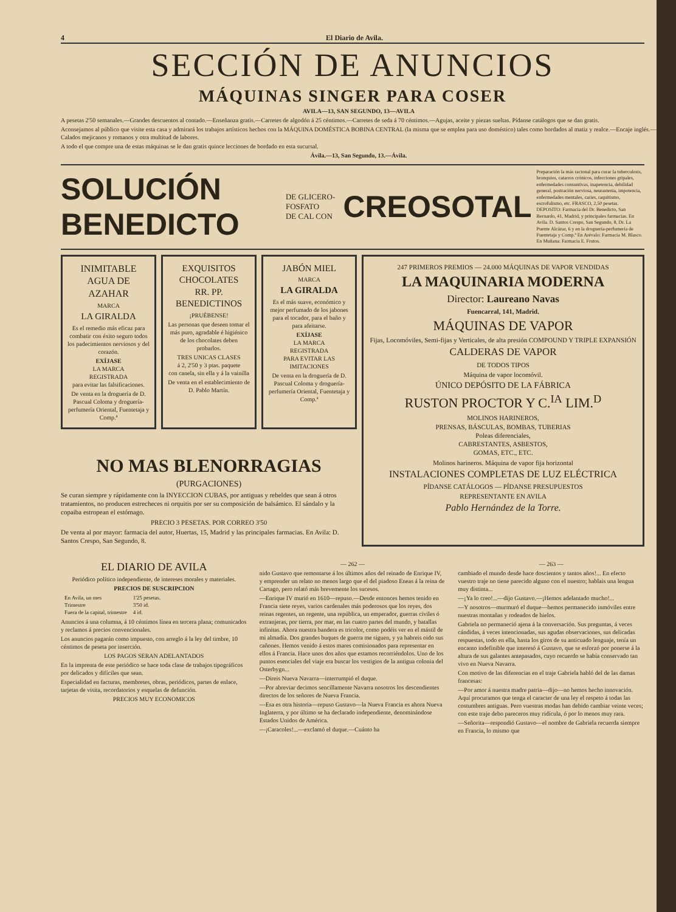4 El Diario de Avila.
SECCIÓN DE ANUNCIOS
MÁQUINAS SINGER PARA COSER
AVILA—13, SAN SEGUNDO, 13—AVILA
A pesetas 2'50 semanales.—Grandes descuentos al contado.—Enseñanza gratis.—Carretes de algodón á 25 céntimos.—Carretes de seda á 70 céntimos.—Agujas, aceite y piezas sueltas. Pídanse catálogos que se dan gratis.
Aconsejamos al público que visite esta casa y admirará los trabajos artísticos hechos con la MÁQUINA DOMÉSTICA BOBINA CENTRAL (la misma que se emplea para uso doméstico) tales como bordados al matiz y realce.—Encaje inglés.—Calados mejicanos y romanos y otra multitud de labores.
A todo el que compre una de estas máquinas se le dan gratis quince lecciones de bordado en esta sucursal.
Ávila.—13, San Segundo, 13.—Ávila.
SOLUCIÓN BENEDICTO DE GLICERO-FOSFATO
DE CAL CON CREOSOTAL
Preparación la más racional para curar la tuberculosis, bronquios, catarros crónicos, infecciones gripales, enfermedades consuntivas, inapetencia, debilidad general, postración nerviosa, neurastenia, impotencia, enfermedades mentales, caries, raquitismo, escrofulismo, etc. FRASCO, 2,50 pesetas. DEPOSITO: Farmacia del Dr. Benedicto, San Bernardo, 41, Madrid, y principales farmacias. En Avila. D. Santos Crespo, San Segundo, 8, Dr. La Puente Alcázar, 6 y en la droguería-perfumería de Fuentetaja y Comp.ª En Arévalo: Farmacia M. Blasco. En Muñana: Farmacia E. Frutos.
INIMITABLE
AGUA DE AZAHAR
MARCA
LA GIRALDA
Es el remedio más eficaz para combatir con éxito seguro todos los padecimientos nerviosos y del corazón.
EXÍJASE
LA MARCA
REGISTRADA
para evitar las falsificaciones.
De venta en la droguería de D. Pascual Coloma y droguería-perfumería Oriental, Fuentetaja y Comp.ª
EXQUISITOS
CHOCOLATES
RR. PP. BENEDICTINOS
¡PRUÉBENSE!
Las personas que deseen tomar el más puro, agradable é higiénico de los chocolates deben probarlos.
TRES UNICAS CLASES
á 2, 2'50 y 3 ptas. paquete
con canela, sin ella y á la vainilla
De venta en el establecimiento de D. Pablo Martín.
JABÓN MIEL
MARCA
LA GIRALDA
Es el más suave, económico y mejor perfumado de los jabones para el tocador, para el baño y para afeitarse.
EXÍJASE
LA MARCA
REGISTRADA
PARA EVITAR LAS IMITACIONES
De venta en la droguería de D. Pascual Coloma y droguería-perfumería Oriental, Fuentetaja y Comp.ª
NO MAS BLENORRAGIAS
(PURGACIONES)
Se curan siempre y rápidamente con la INYECCION CUBAS, por antiguas y rebeldes que sean á otros tratamientos, no producen estrecheces ni orquitis por ser su composición de balsámico. El sándalo y la copaiba estropean el estómago.
PRECIO 3 PESETAS. POR CORREO 3'50
De venta al por mayor: farmacia del autor, Huertas, 15, Madrid y las principales farmacias. En Avila: D. Santos Crespo, San Segundo, 8.
247 PRIMEROS PREMIOS — 24.000 MÁQUINAS DE VAPOR VENDIDAS
LA MAQUINARIA MODERNA
Director: Laureano Navas
Fuencarral, 141, Madrid.
MÁQUINAS DE VAPOR
Fijas, Locomóviles, Semi-fijas y Verticales, de alta presión COMPOUND Y TRIPLE EXPANSIÓN
CALDERAS DE VAPOR
DE TODOS TIPOS
Máquina de vapor locomóvil.
ÚNICO DEPÓSITO DE LA FÁBRICA
RUSTON PROCTOR Y C.<sup>IA</sup> LIM.<sup>D</sup>
MOLINOS HARINEROS,
PRENSAS, BÁSCULAS, BOMBAS, TUBERIAS
Poleas diferenciales,
CABRESTANTES, ASBESTOS,
GOMAS, ETC., ETC.
Molinos harineros. Máquina de vapor fija horizontal
INSTALACIONES COMPLETAS DE LUZ ELÉCTRICA
PÍDANSE CATÁLOGOS — PÍDANSE PRESUPUESTOS
REPRESENTANTE EN AVILA
Pablo Hernández de la Torre.
EL DIARIO DE AVILA
Periódico político independiente, de intereses morales y materiales.
PRECIOS DE SUSCRIPCION
| En Avila, un mes | 1'25 pesetas. |
| Trimestre | 3'50 id. |
| Fuera de la capital, trimestre | 4 id. |
Anuncios á una columna, á 10 céntimos línea en tercera plana; comunicados y reclamos á precios convencionales.
Los anuncios pagarán como impuesto, con arreglo á la ley del timbre, 10 céntimos de peseta por inserción.
LOS PAGOS SERAN ADELANTADOS
En la imprenta de este periódico se hace toda clase de trabajos tipográficos por delicados y difíciles que sean.
Especialidad en facturas, membretes, obras, periódicos, partes de enlace, tarjetas de visita, recordatorios y esquelas de defunción.
PRECIOS MUY ECONOMICOS
— 262 —
nido Gustavo que remontarse á los últimos años del reinado de Enrique IV, y emprender un relato no menos largo que el del piadoso Eneas á la reina de Cartago, pero relató más brevemente los sucesos.
—Enrique IV murió en 1610—repuso.—Desde entonces hemos tenido en Francia siete reyes, varios cardenales más poderosos que los reyes, dos reinas regentes, un regente, una república, un emperador, guerras civiles ó extranjeras, por tierra, por mar, en las cuatro partes del mundo, y batallas infinitas. Ahora nuestra bandera es tricolor, como podéis ver en el mástil de mi almadía. Dos grandes buques de guerra me siguen, y ya habreis oido sus cañones. Hemos venido á estos mares comisionados para representar en ellos á Francia. Hace unos dos años que estamos recorriéndolos. Uno de los puntos esenciales del viaje era buscar los vestigios de la antigua colonia del Osterbygn...
—Direis Nueva Navarra—interrumpió el duque.
—Por abreviar decimos sencillamente Navarra nosotros los descendientes directos de los señores de Nueva Francia.
—Esa es otra historia—repuso Gustavo—la Nueva Francia es ahora Nueva Inglaterra, y por último se ha declarado independiente, denominándose Estados Unidos de América.
—¡Caracoles!...—exclamó el duque.—Cuánto ha
— 263 —
cambiado el mundo desde hace doscientos y tantos años!... En efecto vuestro traje no tiene parecido alguno con el nuestro; hablais una lengua muy distinta...
—¡Ya lo creo!...—dijo Gustavo.—¡Hemos adelantado mucho!...
—Y nosotros—murmuró el duque—hemos permanecido inmóviles entre nuestras montañas y rodeados de hielos.
Gabriela no permaneció ajena á la conversación. Sus preguntas, á veces cándidas, á veces intencionadas, sus agudas observaciones, sus delicadas respuestas, todo en ella, hasta los giros de su anticuado lenguaje, tenía un encanto indefinible que interesó á Gustavo, que se esforzó por ponerse á la altura de sus galantes antepasados, cuyo recuerdo se había conservado tan vivo en Nueva Navarra.
Con motivo de las diferencias en el traje Gabriela habló del de las damas francesas:
—Por amor á nuestra madre patria—dijo—no hemos hecho innovación. Aquí procuramos que tenga el caracter de una ley el respeto á todas las costumbres antiguas. Pero vuestras modas han debido cambiar veinte veces; con este traje debo pareceros muy ridícula, ó por lo menos muy rara.
—Señorita—respondió Gustavo—el nombre de Gabriela recuerda siempre en Francia, lo mismo que